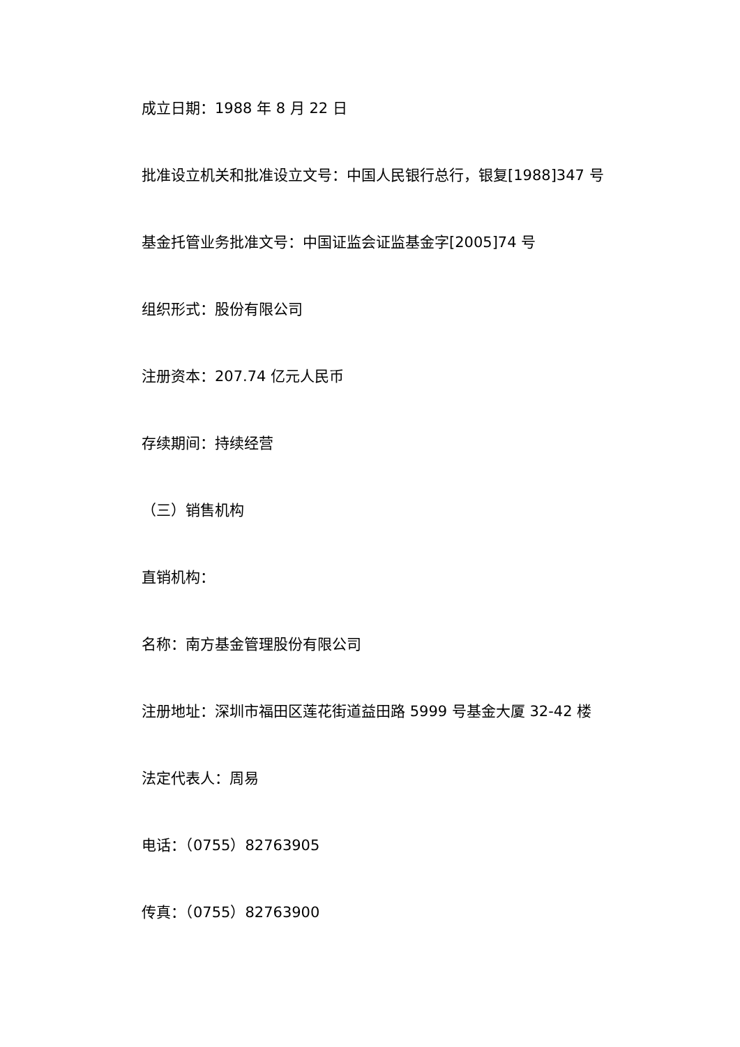成立日期：1988 年 8 月 22 日
批准设立机关和批准设立文号：中国人民银行总行，银复[1988]347 号
基金托管业务批准文号：中国证监会证监基金字[2005]74 号
组织形式：股份有限公司
注册资本：207.74 亿元人民币
存续期间：持续经营
（三）销售机构
直销机构：
名称：南方基金管理股份有限公司
注册地址：深圳市福田区莲花街道益田路 5999 号基金大厦 32-42 楼
法定代表人：周易
电话：（0755）82763905
传真：（0755）82763900